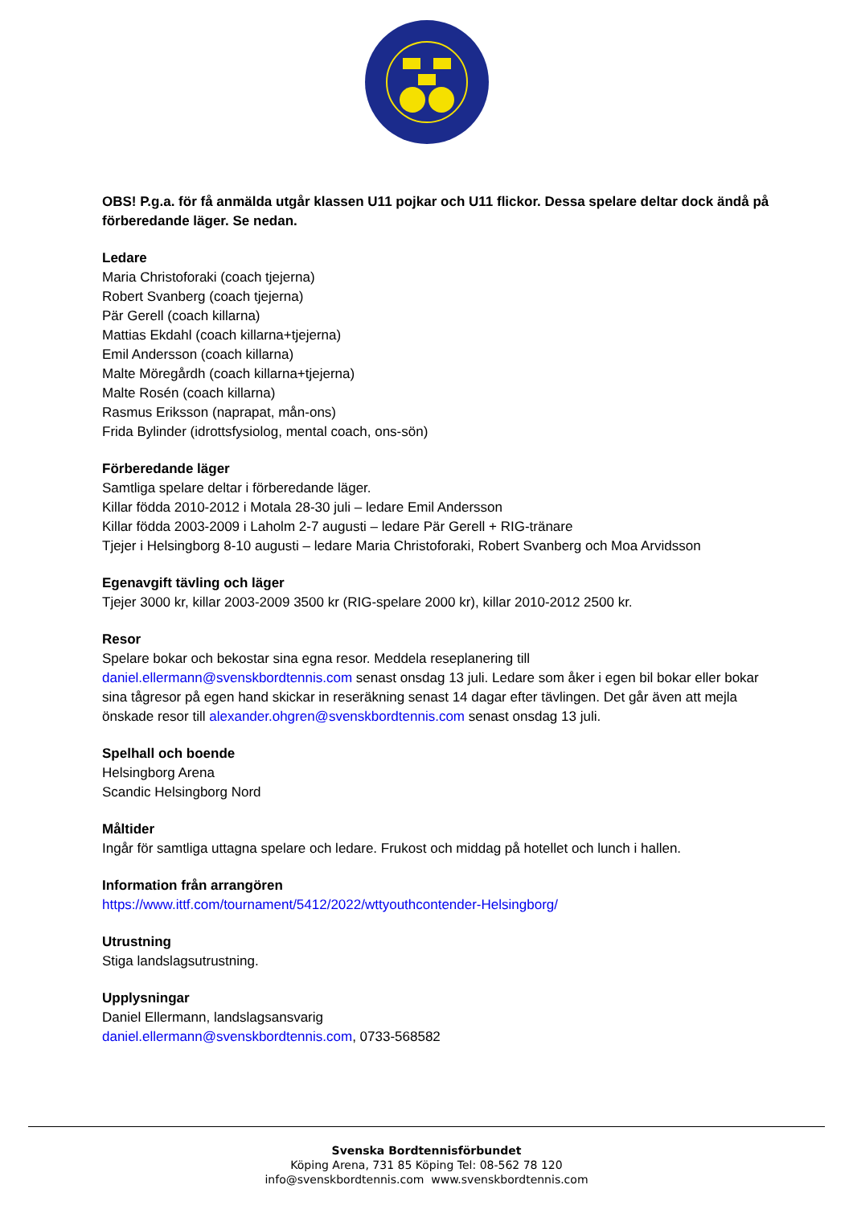OBS! P.g.a. för få anmälda utgår klassen U11 pojkar och U11 flickor. Dessa spelare deltar dock ändå på förberedande läger. Se nedan.
Ledare
Maria Christoforaki (coach tjejerna)
Robert Svanberg (coach tjejerna)
Pär Gerell (coach killarna)
Mattias Ekdahl (coach killarna+tjejerna)
Emil Andersson (coach killarna)
Malte Möregårdh (coach killarna+tjejerna)
Malte Rosén (coach killarna)
Rasmus Eriksson (naprapat, mån-ons)
Frida Bylinder (idrottsfysiolog, mental coach, ons-sön)
Förberedande läger
Samtliga spelare deltar i förberedande läger.
Killar födda 2010-2012 i Motala 28-30 juli – ledare Emil Andersson
Killar födda 2003-2009 i Laholm 2-7 augusti – ledare Pär Gerell + RIG-tränare
Tjejer i Helsingborg 8-10 augusti – ledare Maria Christoforaki, Robert Svanberg och Moa Arvidsson
Egenavgift tävling och läger
Tjejer 3000 kr, killar 2003-2009 3500 kr (RIG-spelare 2000 kr), killar 2010-2012 2500 kr.
Resor
Spelare bokar och bekostar sina egna resor. Meddela reseplanering till daniel.ellermann@svenskbordtennis.com senast onsdag 13 juli. Ledare som åker i egen bil bokar eller bokar sina tågresor på egen hand skickar in reseräkning senast 14 dagar efter tävlingen. Det går även att mejla önskade resor till alexander.ohgren@svenskbordtennis.com senast onsdag 13 juli.
Spelhall och boende
Helsingborg Arena
Scandic Helsingborg Nord
Måltider
Ingår för samtliga uttagna spelare och ledare. Frukost och middag på hotellet och lunch i hallen.
Information från arrangören
https://www.ittf.com/tournament/5412/2022/wttyouthcontender-Helsingborg/
Utrustning
Stiga landslagsutrustning.
Upplysningar
Daniel Ellermann, landslagsansvarig
daniel.ellermann@svenskbordtennis.com, 0733-568582
Svenska Bordtennisförbundet
Köping Arena, 731 85 Köping Tel: 08-562 78 120
info@svenskbordtennis.com www.svenskbordtennis.com